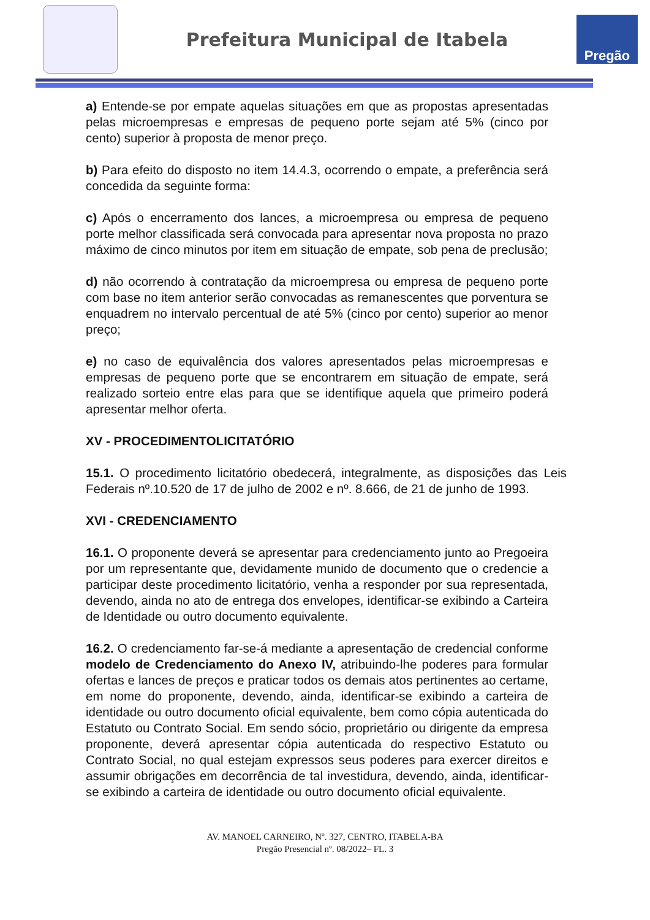Prefeitura Municipal de Itabela
Pregão
a) Entende-se por empate aquelas situações em que as propostas apresentadas pelas microempresas e empresas de pequeno porte sejam até 5% (cinco por cento) superior à proposta de menor preço.
b) Para efeito do disposto no item 14.4.3, ocorrendo o empate, a preferência será concedida da seguinte forma:
c) Após o encerramento dos lances, a microempresa ou empresa de pequeno porte melhor classificada será convocada para apresentar nova proposta no prazo máximo de cinco minutos por item em situação de empate, sob pena de preclusão;
d) não ocorrendo à contratação da microempresa ou empresa de pequeno porte com base no item anterior serão convocadas as remanescentes que porventura se enquadrem no intervalo percentual de até 5% (cinco por cento) superior ao menor preço;
e) no caso de equivalência dos valores apresentados pelas microempresas e empresas de pequeno porte que se encontrarem em situação de empate, será realizado sorteio entre elas para que se identifique aquela que primeiro poderá apresentar melhor oferta.
XV - PROCEDIMENTOLICITATÓRIO
15.1. O procedimento licitatório obedecerá, integralmente, as disposições das Leis Federais nº.10.520 de 17 de julho de 2002 e nº. 8.666, de 21 de junho de 1993.
XVI - CREDENCIAMENTO
16.1. O proponente deverá se apresentar para credenciamento junto ao Pregoeira por um representante que, devidamente munido de documento que o credencie a participar deste procedimento licitatório, venha a responder por sua representada, devendo, ainda no ato de entrega dos envelopes, identificar-se exibindo a Carteira de Identidade ou outro documento equivalente.
16.2. O credenciamento far-se-á mediante a apresentação de credencial conforme modelo de Credenciamento do Anexo IV, atribuindo-lhe poderes para formular ofertas e lances de preços e praticar todos os demais atos pertinentes ao certame, em nome do proponente, devendo, ainda, identificar-se exibindo a carteira de identidade ou outro documento oficial equivalente, bem como cópia autenticada do Estatuto ou Contrato Social. Em sendo sócio, proprietário ou dirigente da empresa proponente, deverá apresentar cópia autenticada do respectivo Estatuto ou Contrato Social, no qual estejam expressos seus poderes para exercer direitos e assumir obrigações em decorrência de tal investidura, devendo, ainda, identificar-se exibindo a carteira de identidade ou outro documento oficial equivalente.
AV. MANOEL CARNEIRO, Nº. 327, CENTRO, ITABELA-BA
Pregão Presencial nº. 08/2022– FL. 3